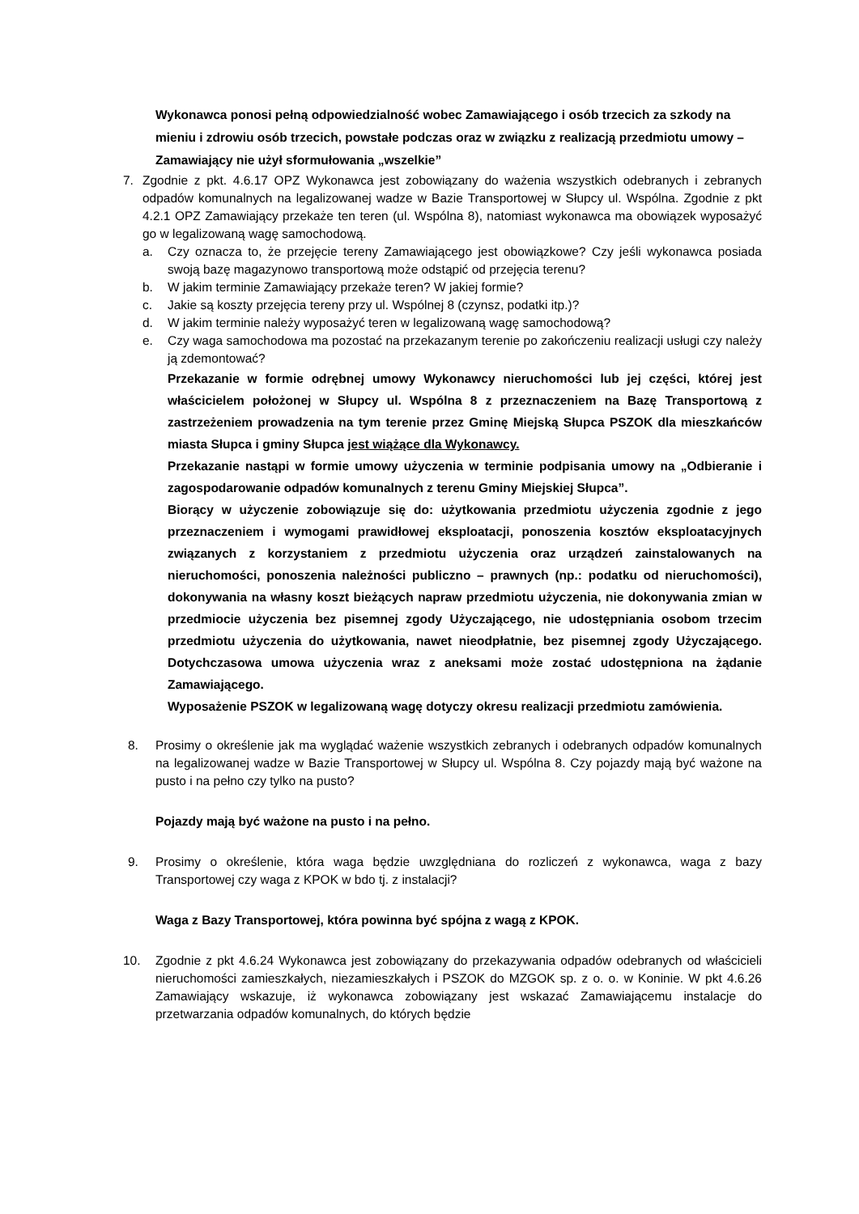Wykonawca ponosi pełną odpowiedzialność wobec Zamawiającego i osób trzecich za szkody na mieniu i zdrowiu osób trzecich, powstałe podczas oraz w związku z realizacją przedmiotu umowy – Zamawiający nie użył sformułowania „wszelkie”
7. Zgodnie z pkt. 4.6.17 OPZ Wykonawca jest zobowiązany do ważenia wszystkich odebranych i zebranych odpadów komunalnych na legalizowanej wadze w Bazie Transportowej w Słupcy ul. Wspólna. Zgodnie z pkt 4.2.1 OPZ Zamawiający przekaże ten teren (ul. Wspólna 8), natomiast wykonawca ma obowiązek wyposażyć go w legalizowaną wagę samochodową.
a. Czy oznacza to, że przejęcie tereny Zamawiającego jest obowiązkowe? Czy jeśli wykonawca posiada swoją bazę magazynowo transportową może odstąpić od przejęcia terenu?
b. W jakim terminie Zamawiający przekaże teren? W jakiej formie?
c. Jakie są koszty przejęcia tereny przy ul. Wspólnej 8 (czynsz, podatki itp.)?
d. W jakim terminie należy wyposażyć teren w legalizowaną wagę samochodową?
e. Czy waga samochodowa ma pozostać na przekazanym terenie po zakończeniu realizacji usługi czy należy ją zdemontować?
Przekazanie w formie odrębnej umowy Wykonawcy nieruchomości lub jej części, której jest właścicielem położonej w Słupcy ul. Wspólna 8 z przeznaczeniem na Bazę Transportową z zastrzeżeniem prowadzenia na tym terenie przez Gminę Miejską Słupca PSZOK dla mieszkańców miasta Słupca i gminy Słupca jest wiążące dla Wykonawcy.
Przekazanie nastąpi w formie umowy użyczenia w terminie podpisania umowy na „Odbieranie i zagospodarowanie odpadów komunalnych z terenu Gminy Miejskiej Słupca”.
Biorący w użyczenie zobowiązuje się do: użytkowania przedmiotu użyczenia zgodnie z jego przeznaczeniem i wymogami prawidłowej eksploatacji, ponoszenia kosztów eksploatacyjnych związanych z korzystaniem z przedmiotu użyczenia oraz urządzeń zainstalowanych na nieruchomości, ponoszenia należności publiczno – prawnych (np.: podatku od nieruchomości), dokonywania na własny koszt bieżących napraw przedmiotu użyczenia, nie dokonywania zmian w przedmiocie użyczenia bez pisemnej zgody Użyczającego, nie udostępniania osobom trzecim przedmiotu użyczenia do użytkowania, nawet nieodpłatnie, bez pisemnej zgody Użyczającego. Dotychczasowa umowa użyczenia wraz z aneksami może zostać udostępniona na żądanie Zamawiającego.
Wyposażenie PSZOK w legalizowaną wagę dotyczy okresu realizacji przedmiotu zamówienia.
8. Prosimy o określenie jak ma wyglądać ważenie wszystkich zebranych i odebranych odpadów komunalnych na legalizowanej wadze w Bazie Transportowej w Słupcy ul. Wspólna 8. Czy pojazdy mają być ważone na pusto i na pełno czy tylko na pusto?
Pojazdy mają być ważone na pusto i na pełno.
9. Prosimy o określenie, która waga będzie uwzględniana do rozliczeń z wykonawca, waga z bazy Transportowej czy waga z KPOK w bdo tj. z instalacji?
Waga z Bazy Transportowej, która powinna być spójna z wagą z KPOK.
10. Zgodnie z pkt 4.6.24 Wykonawca jest zobowiązany do przekazywania odpadów odebranych od właścicieli nieruchomości zamieszkałych, niezamieszkałych i PSZOK do MZGOK sp. z o. o. w Koninie. W pkt 4.6.26 Zamawiający wskazuje, iż wykonawca zobowiązany jest wskazać Zamawiającemu instalacje do przetwarzania odpadów komunalnych, do których będzie